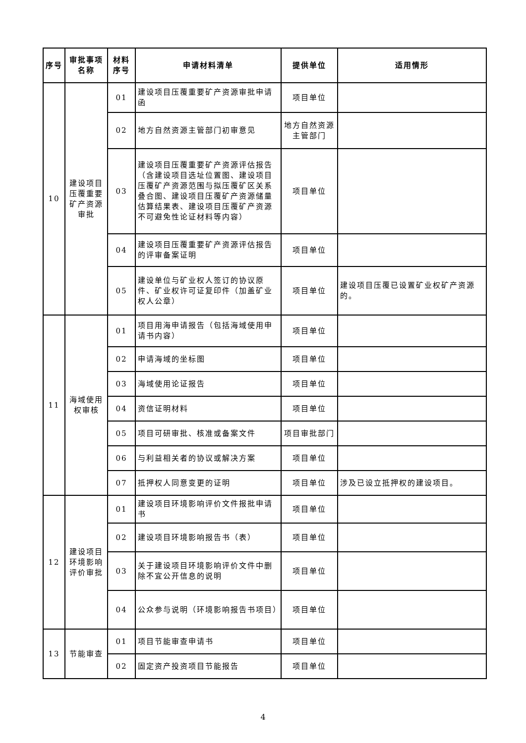| 序号 | 审批事项名称 | 材料序号 | 申请材料清单 | 提供单位 | 适用情形 |
| --- | --- | --- | --- | --- | --- |
| 10 | 建设项目压覆重要矿产资源审批 | 01 | 建设项目压覆重要矿产资源审批申请函 | 项目单位 | |
| | | 02 | 地方自然资源主管部门初审意见 | 地方自然资源主管部门 | |
| | | 03 | 建设项目压覆重要矿产资源评估报告（含建设项目选址位置图、建设项目压覆矿产资源范围与拟压覆矿区关系叠合图、建设项目压覆矿产资源储量估算结果表、建设项目压覆矿产资源不可避免性论证材料等内容） | 项目单位 | |
| | | 04 | 建设项目压覆重要矿产资源评估报告的评审备案证明 | 项目单位 | |
| | | 05 | 建设单位与矿业权人签订的协议原件、矿业权许可证复印件（加盖矿业权人公章） | 项目单位 | 建设项目压覆已设置矿业权矿产资源的。 |
| 11 | 海域使用权审核 | 01 | 项目用海申请报告（包括海域使用申请书内容） | 项目单位 | |
| | | 02 | 申请海域的坐标图 | 项目单位 | |
| | | 03 | 海域使用论证报告 | 项目单位 | |
| | | 04 | 资信证明材料 | 项目单位 | |
| | | 05 | 项目可研审批、核准或备案文件 | 项目审批部门 | |
| | | 06 | 与利益相关者的协议或解决方案 | 项目单位 | |
| | | 07 | 抵押权人同意变更的证明 | 项目单位 | 涉及已设立抵押权的建设项目。 |
| 12 | 建设项目环境影响评价审批 | 01 | 建设项目环境影响评价文件报批申请书 | 项目单位 | |
| | | 02 | 建设项目环境影响报告书（表） | 项目单位 | |
| | | 03 | 关于建设项目环境影响评价文件中删除不宜公开信息的说明 | 项目单位 | |
| | | 04 | 公众参与说明（环境影响报告书项目） | 项目单位 | |
| 13 | 节能审查 | 01 | 项目节能审查申请书 | 项目单位 | |
| | | 02 | 固定资产投资项目节能报告 | 项目单位 | |
4